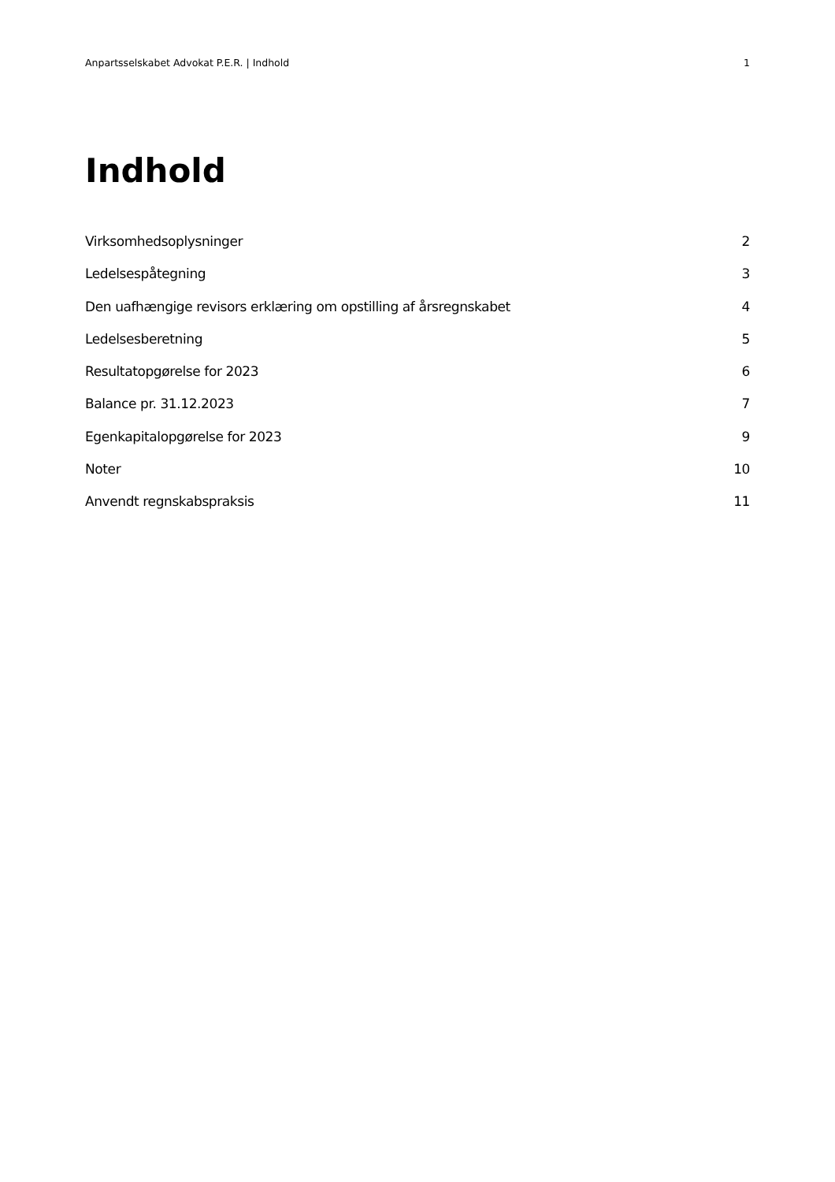Anpartsselskabet Advokat P.E.R. | Indhold 1
Indhold
Virksomhedsoplysninger 2
Ledelsespåtegning 3
Den uafhængige revisors erklæring om opstilling af årsregnskabet 4
Ledelsesberetning 5
Resultatopgørelse for 2023 6
Balance pr. 31.12.2023 7
Egenkapitalopgørelse for 2023 9
Noter 10
Anvendt regnskabspraksis 11